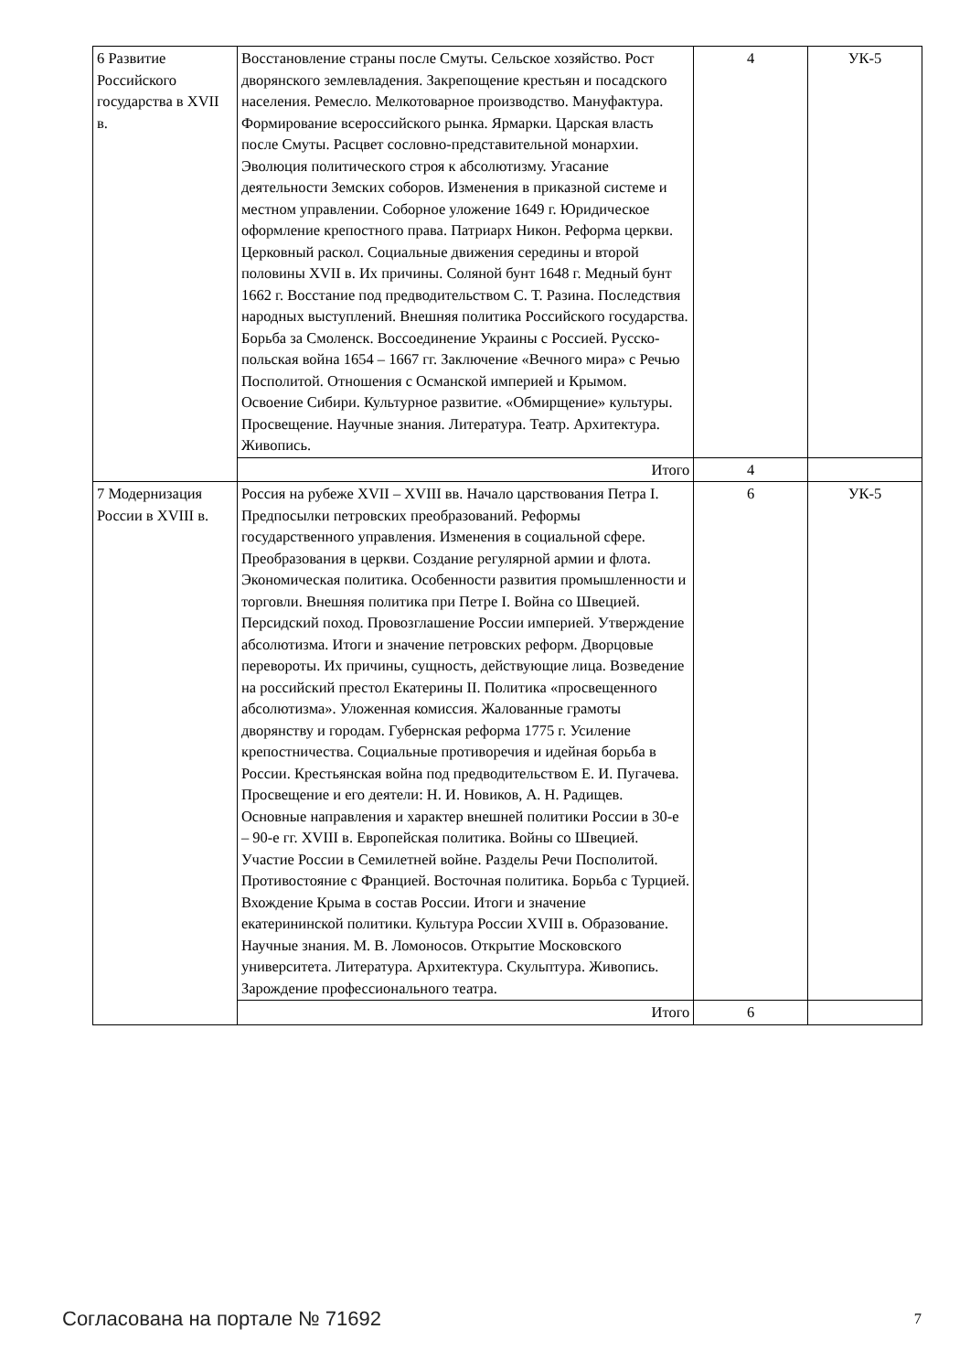| 6 Развитие Российского государства в XVII в. | Восстановление страны после Смуты. Сельское хозяйство. Рост дворянского землевладения. Закрепощение крестьян и посадского населения. Ремесло. Мелкотоварное производство. Мануфактура. Формирование всероссийского рынка. Ярмарки. Царская власть после Смуты. Расцвет сословно-представительной монархии. Эволюция политического строя к абсолютизму. Угасание деятельности Земских соборов. Изменения в приказной системе и местном управлении. Соборное уложение 1649 г. Юридическое оформление крепостного права. Патриарх Никон. Реформа церкви. Церковный раскол. Социальные движения середины и второй половины XVII в. Их причины. Соляной бунт 1648 г. Медный бунт 1662 г. Восстание под предводительством С. Т. Разина. Последствия народных выступлений. Внешняя политика Российского государства. Борьба за Смоленск. Воссоединение Украины с Россией. Русско-польская война 1654 – 1667 гг. Заключение «Вечного мира» с Речью Посполитой. Отношения с Османской империей и Крымом. Освоение Сибири. Культурное развитие. «Обмирщение» культуры. Просвещение. Научные знания. Литература. Театр. Архитектура. Живопись. | 4 | УК-5 |
| | Итого | 4 | |
| 7 Модернизация России в XVIII в. | Россия на рубеже XVII – XVIII вв. Начало царствования Петра I. Предпосылки петровских преобразований. Реформы государственного управления. Изменения в социальной сфере. Преобразования в церкви. Создание регулярной армии и флота. Экономическая политика. Особенности развития промышленности и торговли. Внешняя политика при Петре I. Война со Швецией. Персидский поход. Провозглашение России империей. Утверждение абсолютизма. Итоги и значение петровских реформ. Дворцовые перевороты. Их причины, сущность, действующие лица. Возведение на российский престол Екатерины II. Политика «просвещенного абсолютизма». Уложенная комиссия. Жалованные грамоты дворянству и городам. Губернская реформа 1775 г. Усиление крепостничества. Социальные противоречия и идейная борьба в России. Крестьянская война под предводительством Е. И. Пугачева. Просвещение и его деятели: Н. И. Новиков, А. Н. Радищев. Основные направления и характер внешней политики России в 30-е – 90-е гг. XVIII в. Европейская политика. Войны со Швецией. Участие России в Семилетней войне. Разделы Речи Посполитой. Противостояние с Францией. Восточная политика. Борьба с Турцией. Вхождение Крыма в состав России. Итоги и значение екатерининской политики. Культура России XVIII в. Образование. Научные знания. М. В. Ломоносов. Открытие Московского университета. Литература. Архитектура. Скульптура. Живопись. Зарождение профессионального театра. | 6 | УК-5 |
| | Итого | 6 | |
Согласована на портале № 71692 7